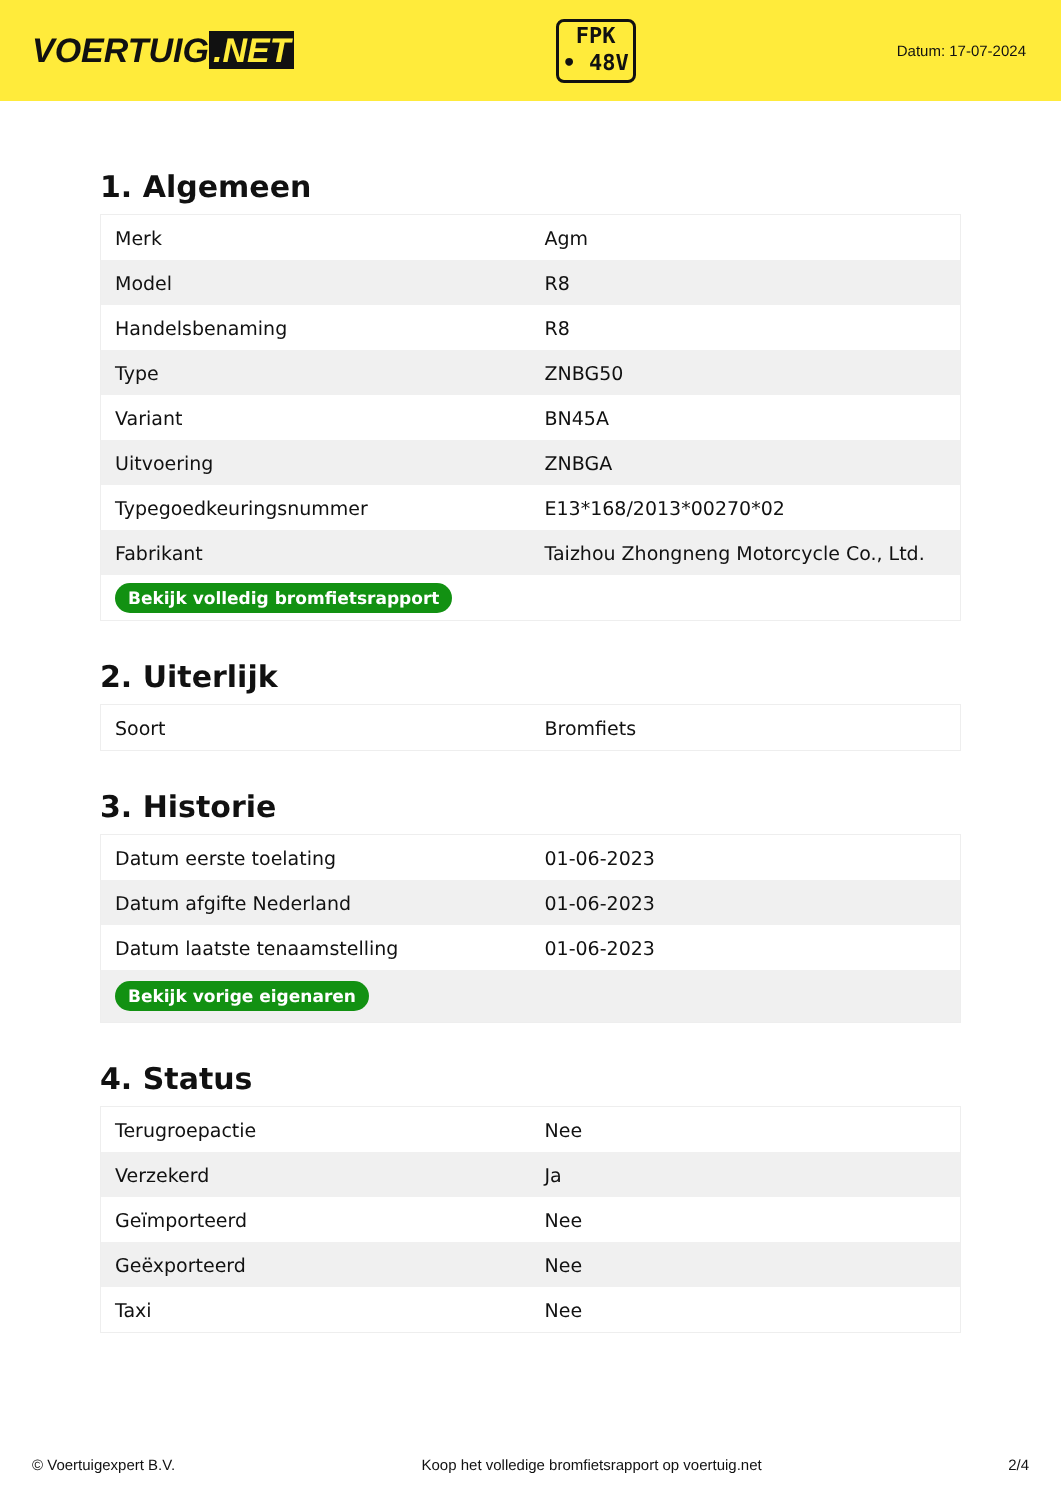VOERTUIG.NET
FPK
• 48V
Datum: 17-07-2024
1. Algemeen
| Merk | Agm |
| Model | R8 |
| Handelsbenaming | R8 |
| Type | ZNBG50 |
| Variant | BN45A |
| Uitvoering | ZNBGA |
| Typegoedkeuringsnummer | E13*168/2013*00270*02 |
| Fabrikant | Taizhou Zhongneng Motorcycle Co., Ltd. |
| Bekijk volledig bromfietsrapport | |
2. Uiterlijk
| Soort | Bromfiets |
3. Historie
| Datum eerste toelating | 01-06-2023 |
| Datum afgifte Nederland | 01-06-2023 |
| Datum laatste tenaamstelling | 01-06-2023 |
| Bekijk vorige eigenaren | |
4. Status
| Terugroepactie | Nee |
| Verzekerd | Ja |
| Geïmporteerd | Nee |
| Geëxporteerd | Nee |
| Taxi | Nee |
© Voertuigexpert B.V. Koop het volledige bromfietsrapport op voertuig.net 2/4